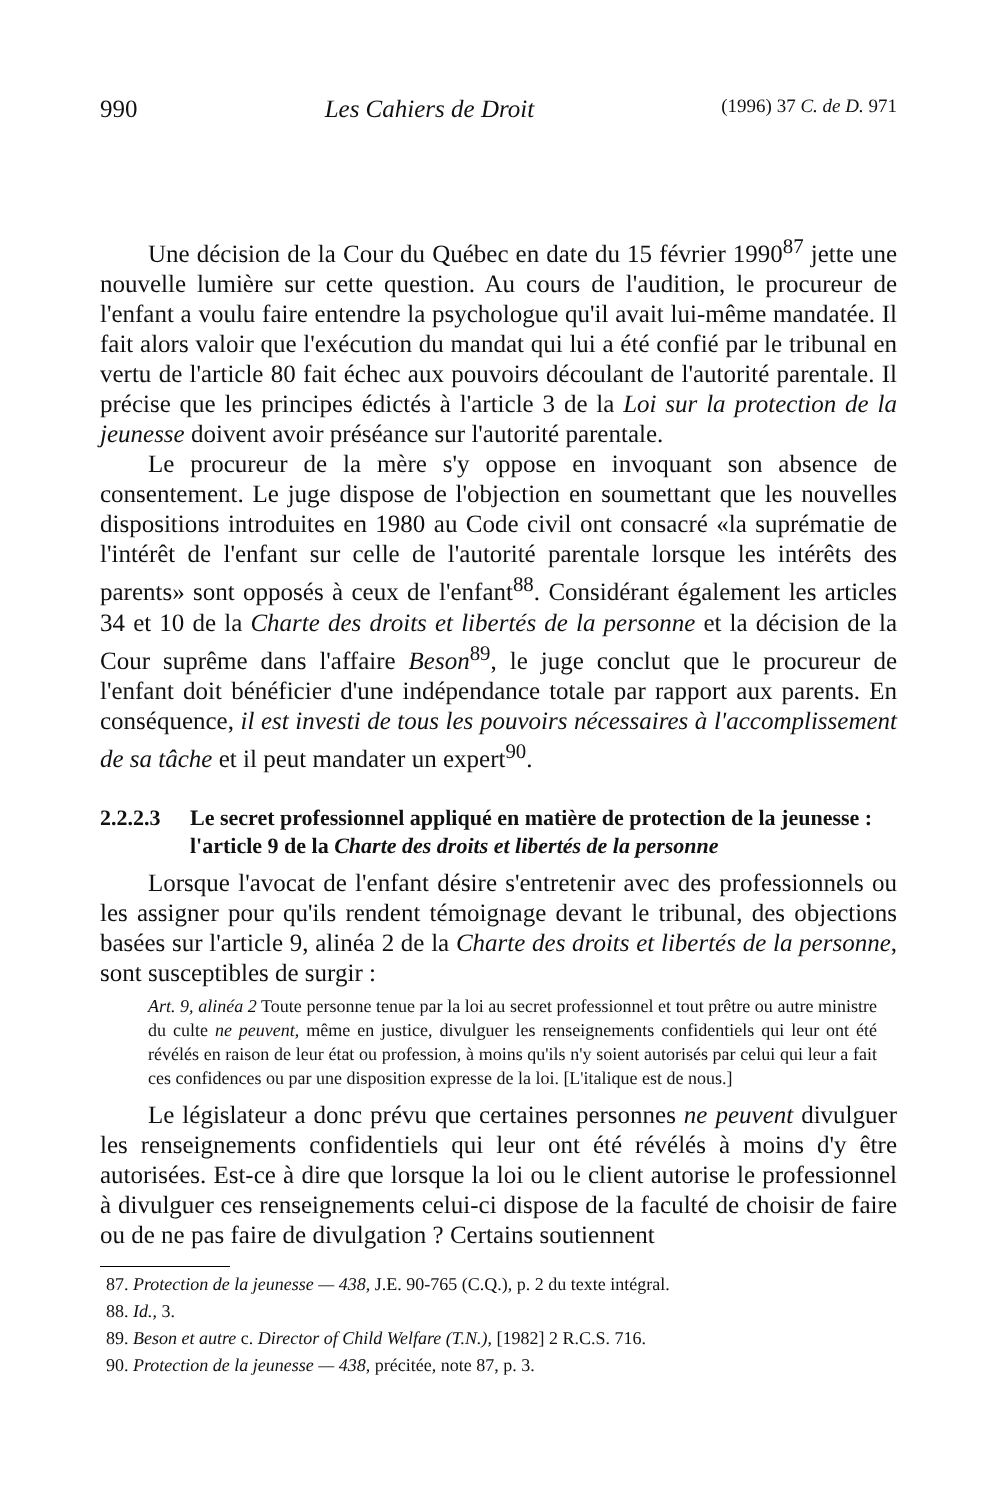990 Les Cahiers de Droit (1996) 37 C. de D. 971
Une décision de la Cour du Québec en date du 15 février 1990<sup>87</sup> jette une nouvelle lumière sur cette question. Au cours de l'audition, le procureur de l'enfant a voulu faire entendre la psychologue qu'il avait lui-même mandatée. Il fait alors valoir que l'exécution du mandat qui lui a été confié par le tribunal en vertu de l'article 80 fait échec aux pouvoirs découlant de l'autorité parentale. Il précise que les principes édictés à l'article 3 de la Loi sur la protection de la jeunesse doivent avoir préséance sur l'autorité parentale.
Le procureur de la mère s'y oppose en invoquant son absence de consentement. Le juge dispose de l'objection en soumettant que les nouvelles dispositions introduites en 1980 au Code civil ont consacré «la suprématie de l'intérêt de l'enfant sur celle de l'autorité parentale lorsque les intérêts des parents» sont opposés à ceux de l'enfant<sup>88</sup>. Considérant également les articles 34 et 10 de la Charte des droits et libertés de la personne et la décision de la Cour suprême dans l'affaire Beson<sup>89</sup>, le juge conclut que le procureur de l'enfant doit bénéficier d'une indépendance totale par rapport aux parents. En conséquence, il est investi de tous les pouvoirs nécessaires à l'accomplissement de sa tâche et il peut mandater un expert<sup>90</sup>.
2.2.2.3 Le secret professionnel appliqué en matière de protection de la jeunesse : l'article 9 de la Charte des droits et libertés de la personne
Lorsque l'avocat de l'enfant désire s'entretenir avec des professionnels ou les assigner pour qu'ils rendent témoignage devant le tribunal, des objections basées sur l'article 9, alinéa 2 de la Charte des droits et libertés de la personne, sont susceptibles de surgir :
Art. 9, alinéa 2 Toute personne tenue par la loi au secret professionnel et tout prêtre ou autre ministre du culte ne peuvent, même en justice, divulguer les renseignements confidentiels qui leur ont été révélés en raison de leur état ou profession, à moins qu'ils n'y soient autorisés par celui qui leur a fait ces confidences ou par une disposition expresse de la loi. [L'italique est de nous.]
Le législateur a donc prévu que certaines personnes ne peuvent divulguer les renseignements confidentiels qui leur ont été révélés à moins d'y être autorisées. Est-ce à dire que lorsque la loi ou le client autorise le professionnel à divulguer ces renseignements celui-ci dispose de la faculté de choisir de faire ou de ne pas faire de divulgation ? Certains soutiennent
87. Protection de la jeunesse — 438, J.E. 90-765 (C.Q.), p. 2 du texte intégral.
88. Id., 3.
89. Beson et autre c. Director of Child Welfare (T.N.), [1982] 2 R.C.S. 716.
90. Protection de la jeunesse — 438, précitée, note 87, p. 3.